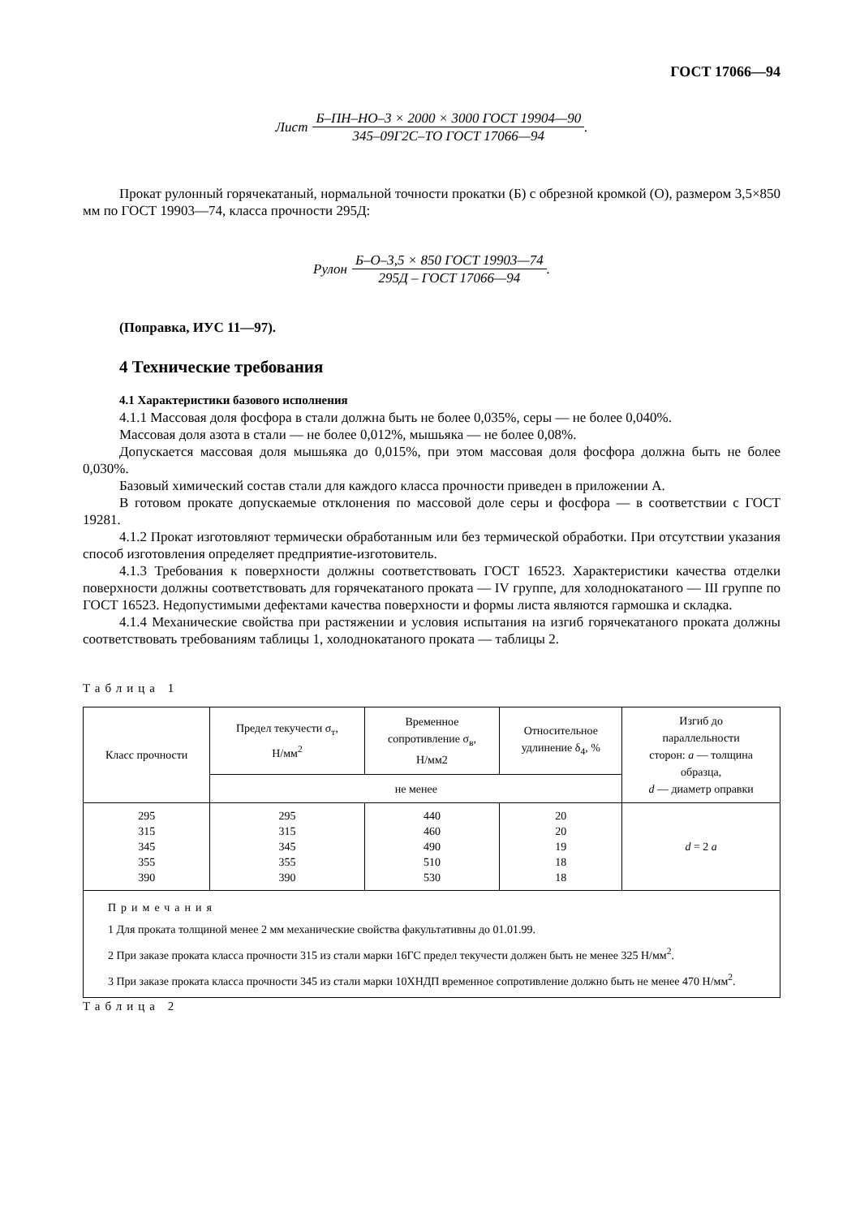ГОСТ 17066—94
Лист
Б–ПН–НО–3 × 2000 × 3000 ГОСТ 19904—90
345–09Г2С–ТО ГОСТ 17066—94
.
Прокат рулонный горячекатаный, нормальной точности прокатки (Б) с обрезной кромкой (О), размером 3,5×850 мм по ГОСТ 19903—74, класса прочности 295Д:
Рулон
Б–О–3,5 × 850 ГОСТ 19903—74
295Д – ГОСТ 17066—94
.
(Поправка, ИУС 11—97).
4 Технические требования
4.1 Характеристики базового исполнения
4.1.1 Массовая доля фосфора в стали должна быть не более 0,035%, серы — не более 0,040%.
Массовая доля азота в стали — не более 0,012%, мышьяка — не более 0,08%.
Допускается массовая доля мышьяка до 0,015%, при этом массовая доля фосфора должна быть не более 0,030%.
Базовый химический состав стали для каждого класса прочности приведен в приложении А.
В готовом прокате допускаемые отклонения по массовой доле серы и фосфора — в соответствии с ГОСТ 19281.
4.1.2 Прокат изготовляют термически обработанным или без термической обработки. При отсутствии указания способ изготовления определяет предприятие-изготовитель.
4.1.3 Требования к поверхности должны соответствовать ГОСТ 16523. Характеристики качества отделки поверхности должны соответствовать для горячекатаного проката — IV группе, для холоднокатаного — III группе по ГОСТ 16523. Недопустимыми дефектами качества поверхности и формы листа являются гармошка и складка.
4.1.4 Механические свойства при растяжении и условия испытания на изгиб горячекатаного проката должны соответствовать требованиям таблицы 1, холоднокатаного проката — таблицы 2.
Таблица 1
| Класс прочности | Предел текучести σ<sub>т</sub>, Н/мм<sup>2</sup> | Временное сопротивление σ<sub>в</sub>, Н/мм2 | Относительное удлинение δ<sub>4</sub>, % | Изгиб до параллельности сторон: a — толщина образца, d — диаметр оправки |
| --- | --- | --- | --- | --- |
| | не менее | | | |
| 295 315 345 355 390 | 295 315 345 355 390 | 440 460 490 510 530 | 20 20 19 18 18 | d = 2 a |
| Примечания 1 Для проката толщиной менее 2 мм механические свойства факультативны до 01.01.99. 2 При заказе проката класса прочности 315 из стали марки 16ГС предел текучести должен быть не менее 325 Н/мм<sup>2</sup>. 3 При заказе проката класса прочности 345 из стали марки 10ХНДП временное сопротивление должно быть не менее 470 Н/мм<sup>2</sup>. | | | | |
Таблица 2